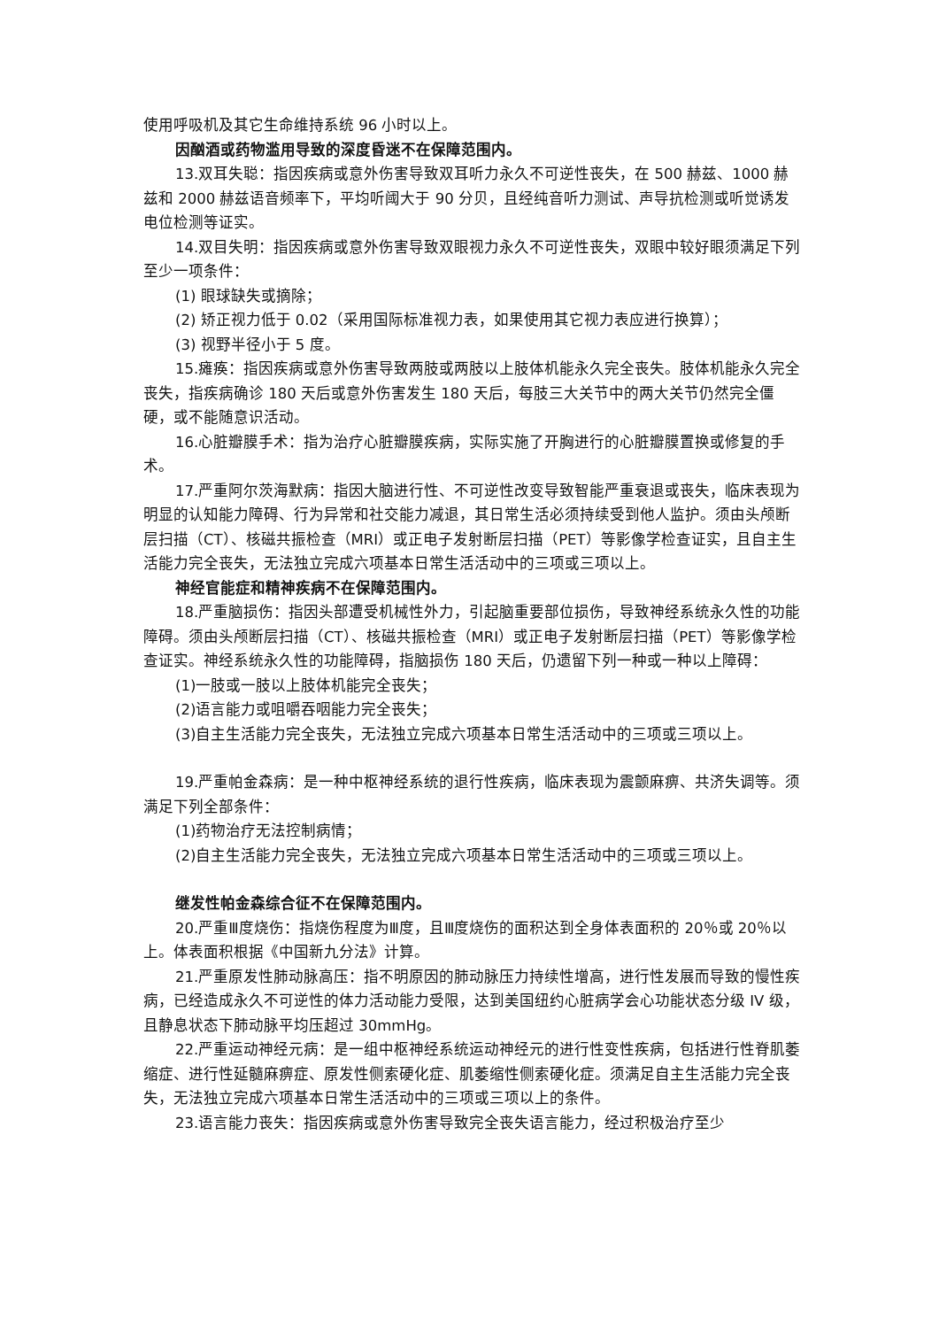使用呼吸机及其它生命维持系统 96 小时以上。
因酗酒或药物滥用导致的深度昏迷不在保障范围内。
13.双耳失聪：指因疾病或意外伤害导致双耳听力永久不可逆性丧失，在 500 赫兹、1000 赫兹和 2000 赫兹语音频率下，平均听阈大于 90 分贝，且经纯音听力测试、声导抗检测或听觉诱发电位检测等证实。
14.双目失明：指因疾病或意外伤害导致双眼视力永久不可逆性丧失，双眼中较好眼须满足下列至少一项条件：
(1) 眼球缺失或摘除；
(2) 矫正视力低于 0.02（采用国际标准视力表，如果使用其它视力表应进行换算）；
(3) 视野半径小于 5 度。
15.瘫痪：指因疾病或意外伤害导致两肢或两肢以上肢体机能永久完全丧失。肢体机能永久完全丧失，指疾病确诊 180 天后或意外伤害发生 180 天后，每肢三大关节中的两大关节仍然完全僵硬，或不能随意识活动。
16.心脏瓣膜手术：指为治疗心脏瓣膜疾病，实际实施了开胸进行的心脏瓣膜置换或修复的手术。
17.严重阿尔茨海默病：指因大脑进行性、不可逆性改变导致智能严重衰退或丧失，临床表现为明显的认知能力障碍、行为异常和社交能力减退，其日常生活必须持续受到他人监护。须由头颅断层扫描（CT）、核磁共振检查（MRI）或正电子发射断层扫描（PET）等影像学检查证实，且自主生活能力完全丧失，无法独立完成六项基本日常生活活动中的三项或三项以上。
神经官能症和精神疾病不在保障范围内。
18.严重脑损伤：指因头部遭受机械性外力，引起脑重要部位损伤，导致神经系统永久性的功能障碍。须由头颅断层扫描（CT）、核磁共振检查（MRI）或正电子发射断层扫描（PET）等影像学检查证实。神经系统永久性的功能障碍，指脑损伤 180 天后，仍遗留下列一种或一种以上障碍：
(1)一肢或一肢以上肢体机能完全丧失；
(2)语言能力或咀嚼吞咽能力完全丧失；
(3)自主生活能力完全丧失，无法独立完成六项基本日常生活活动中的三项或三项以上。
19.严重帕金森病：是一种中枢神经系统的退行性疾病，临床表现为震颤麻痹、共济失调等。须满足下列全部条件：
(1)药物治疗无法控制病情；
(2)自主生活能力完全丧失，无法独立完成六项基本日常生活活动中的三项或三项以上。
继发性帕金森综合征不在保障范围内。
20.严重Ⅲ度烧伤：指烧伤程度为Ⅲ度，且Ⅲ度烧伤的面积达到全身体表面积的 20％或 20％以上。体表面积根据《中国新九分法》计算。
21.严重原发性肺动脉高压：指不明原因的肺动脉压力持续性增高，进行性发展而导致的慢性疾病，已经造成永久不可逆性的体力活动能力受限，达到美国纽约心脏病学会心功能状态分级 IV 级，且静息状态下肺动脉平均压超过 30mmHg。
22.严重运动神经元病：是一组中枢神经系统运动神经元的进行性变性疾病，包括进行性脊肌萎缩症、进行性延髓麻痹症、原发性侧索硬化症、肌萎缩性侧索硬化症。须满足自主生活能力完全丧失，无法独立完成六项基本日常生活活动中的三项或三项以上的条件。
23.语言能力丧失：指因疾病或意外伤害导致完全丧失语言能力，经过积极治疗至少